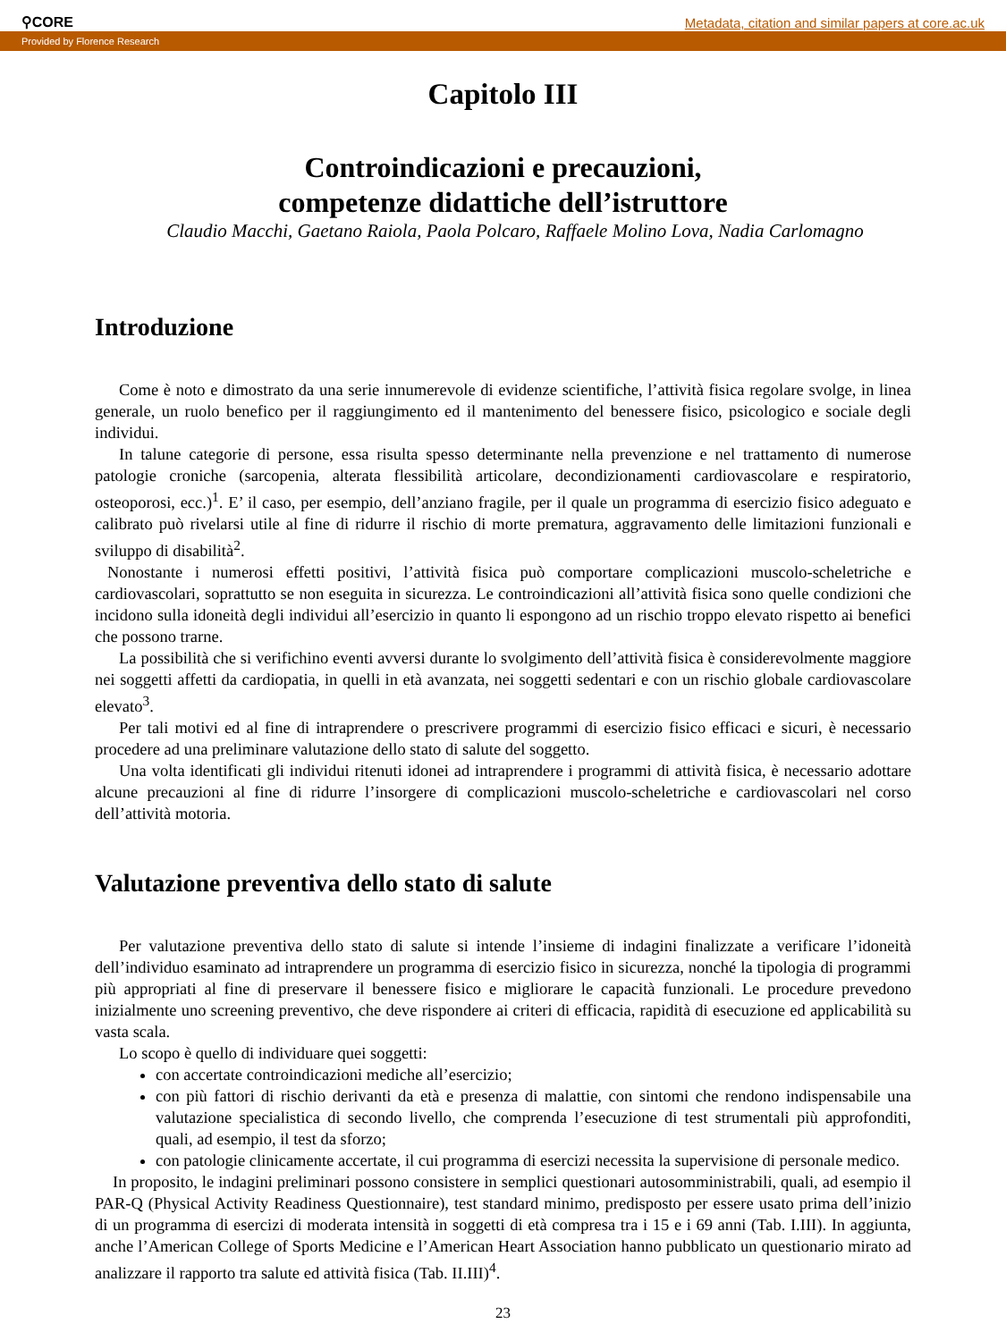⚲CORE Metadata, citation and similar papers at core.ac.uk
Provided by Florence Research
Capitolo III
Controindicazioni e precauzioni,
competenze didattiche dell’istruttore
Claudio Macchi, Gaetano Raiola, Paola Polcaro, Raffaele Molino Lova, Nadia Carlomagno
Introduzione
Come è noto e dimostrato da una serie innumerevole di evidenze scientifiche, l’attività fisica regolare svolge, in linea generale, un ruolo benefico per il raggiungimento ed il mantenimento del benessere fisico, psicologico e sociale degli individui.
In talune categorie di persone, essa risulta spesso determinante nella prevenzione e nel trattamento di numerose patologie croniche (sarcopenia, alterata flessibilità articolare, decondizionamenti cardiovascolare e respiratorio, osteoporosi, ecc.)<sup>1</sup>. E’ il caso, per esempio, dell’anziano fragile, per il quale un programma di esercizio fisico adeguato e calibrato può rivelarsi utile al fine di ridurre il rischio di morte prematura, aggravamento delle limitazioni funzionali e sviluppo di disabilità<sup>2</sup>.
Nonostante i numerosi effetti positivi, l’attività fisica può comportare complicazioni muscolo-scheletriche e cardiovascolari, soprattutto se non eseguita in sicurezza. Le controindicazioni all’attività fisica sono quelle condizioni che incidono sulla idoneità degli individui all’esercizio in quanto li espongono ad un rischio troppo elevato rispetto ai benefici che possono trarne.
La possibilità che si verifichino eventi avversi durante lo svolgimento dell’attività fisica è considerevolmente maggiore nei soggetti affetti da cardiopatia, in quelli in età avanzata, nei soggetti sedentari e con un rischio globale cardiovascolare elevato<sup>3</sup>.
Per tali motivi ed al fine di intraprendere o prescrivere programmi di esercizio fisico efficaci e sicuri, è necessario procedere ad una preliminare valutazione dello stato di salute del soggetto.
Una volta identificati gli individui ritenuti idonei ad intraprendere i programmi di attività fisica, è necessario adottare alcune precauzioni al fine di ridurre l’insorgere di complicazioni muscolo-scheletriche e cardiovascolari nel corso dell’attività motoria.
Valutazione preventiva dello stato di salute
Per valutazione preventiva dello stato di salute si intende l’insieme di indagini finalizzate a verificare l’idoneità dell’individuo esaminato ad intraprendere un programma di esercizio fisico in sicurezza, nonché la tipologia di programmi più appropriati al fine di preservare il benessere fisico e migliorare le capacità funzionali. Le procedure prevedono inizialmente uno screening preventivo, che deve rispondere ai criteri di efficacia, rapidità di esecuzione ed applicabilità su vasta scala.
Lo scopo è quello di individuare quei soggetti:
con accertate controindicazioni mediche all’esercizio;
con più fattori di rischio derivanti da età e presenza di malattie, con sintomi che rendono indispensabile una valutazione specialistica di secondo livello, che comprenda l’esecuzione di test strumentali più approfonditi, quali, ad esempio, il test da sforzo;
con patologie clinicamente accertate, il cui programma di esercizi necessita la supervisione di personale medico.
In proposito, le indagini preliminari possono consistere in semplici questionari autosomministrabili, quali, ad esempio il PAR-Q (Physical Activity Readiness Questionnaire), test standard minimo, predisposto per essere usato prima dell’inizio di un programma di esercizi di moderata intensità in soggetti di età compresa tra i 15 e i 69 anni (Tab. I.III). In aggiunta, anche l’American College of Sports Medicine e l’American Heart Association hanno pubblicato un questionario mirato ad analizzare il rapporto tra salute ed attività fisica (Tab. II.III)<sup>4</sup>.
23